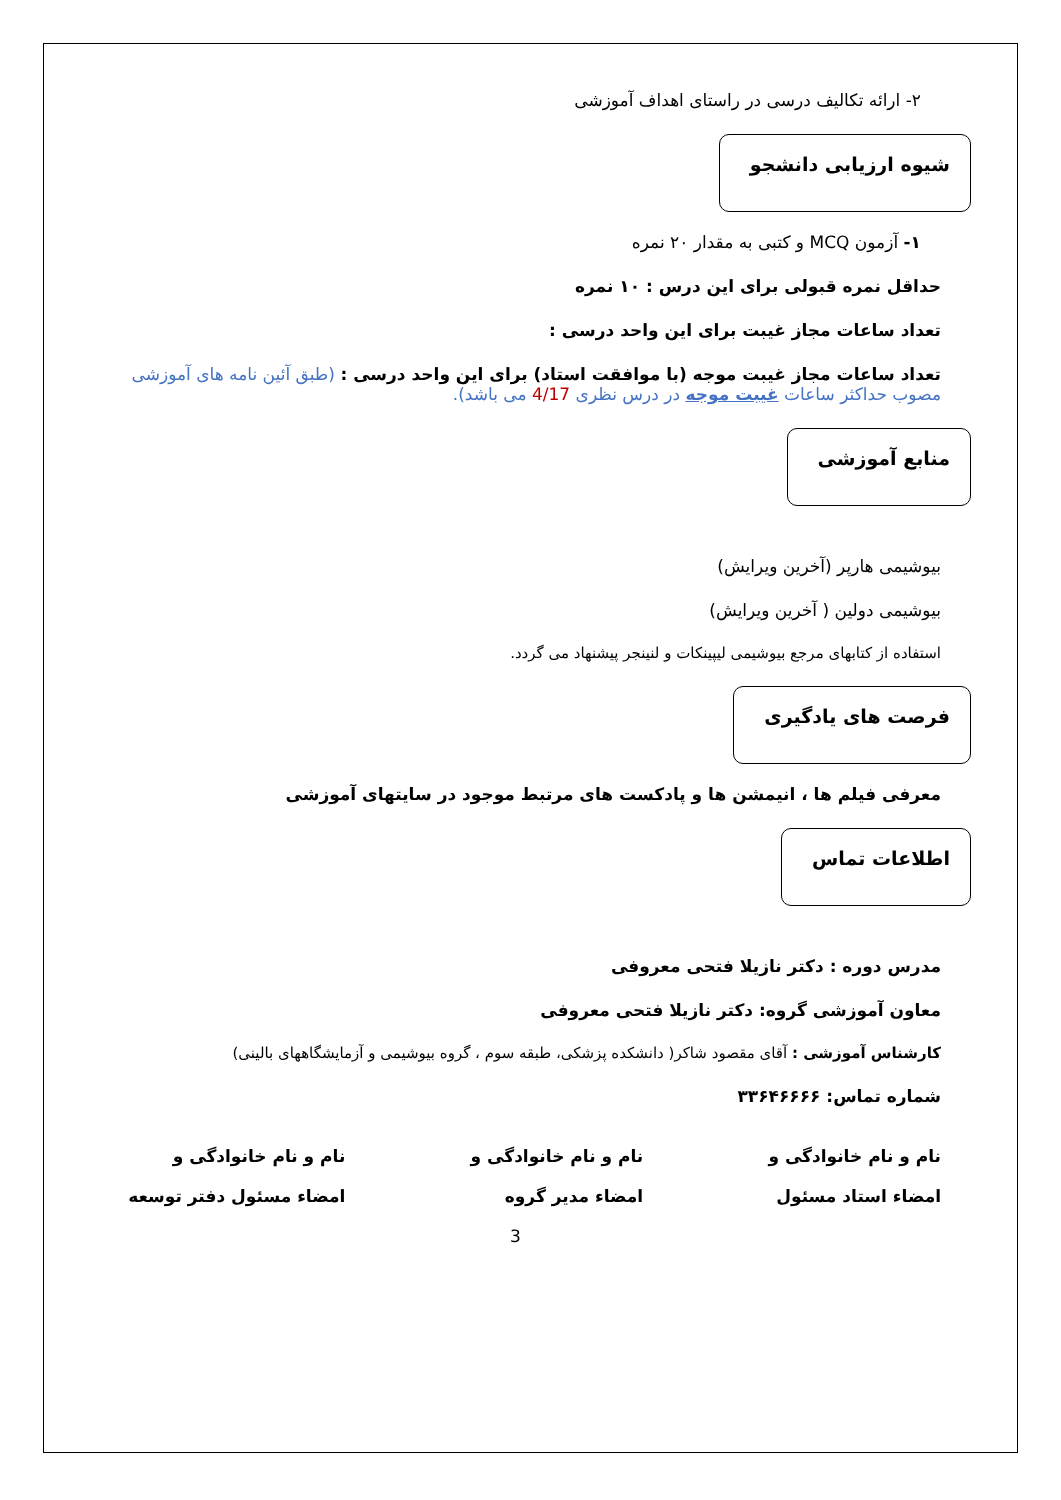۲- ارائه تکالیف درسی در راستای اهداف آموزشی
شیوه ارزیابی دانشجو
۱- آزمون MCQ و کتبی به مقدار ۲۰ نمره
حداقل نمره قبولی برای این درس : ۱۰ نمره
تعداد ساعات مجاز غیبت برای این واحد درسی :
تعداد ساعات مجاز غیبت موجه (با موافقت استاد) برای این واحد درسی : (طبق آئین نامه های آموزشی مصوب حداکثر ساعات غیبت موجه در درس نظری 4/17 می باشد).
منابع آموزشی
بیوشیمی هارپر (آخرین ویرایش)
بیوشیمی دولین ( آخرین ویرایش)
استفاده از کتابهای مرجع بیوشیمی لیپینکات و لنینجر پیشنهاد می گردد.
فرصت های یادگیری
معرفی فیلم ها ، انیمشن ها و پادکست های مرتبط موجود در سایتهای آموزشی
اطلاعات تماس
مدرس دوره : دکتر نازیلا فتحی معروفی
معاون آموزشی گروه: دکتر نازیلا فتحی معروفی
کارشناس آموزشی : آقای مقصود شاکر( دانشکده پزشکی، طبقه سوم ، گروه بیوشیمی و آزمایشگاههای بالینی)
شماره تماس: ۳۳۶۴۶۶۶۶
نام و نام خانوادگی و
امضاء استاد مسئول
نام و نام خانوادگی و
امضاء مدیر گروه
نام و نام خانوادگی و
امضاء مسئول دفتر توسعه
3